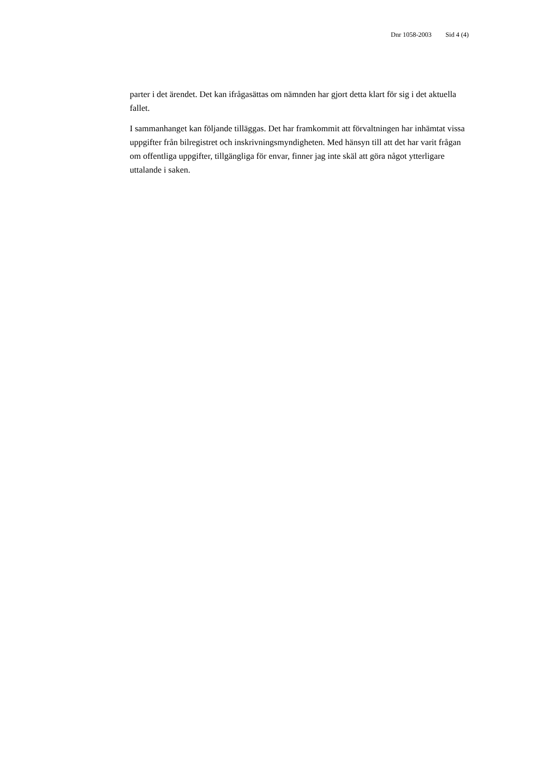Dnr 1058-2003 Sid 4 (4)
parter i det ärendet. Det kan ifrågasättas om nämnden har gjort detta klart för sig i det aktuella fallet.
I sammanhanget kan följande tilläggas. Det har framkommit att förvaltningen har inhämtat vissa uppgifter från bilregistret och inskrivningsmyndigheten. Med hänsyn till att det har varit frågan om offentliga uppgifter, tillgängliga för envar, finner jag inte skäl att göra något ytterligare uttalande i saken.